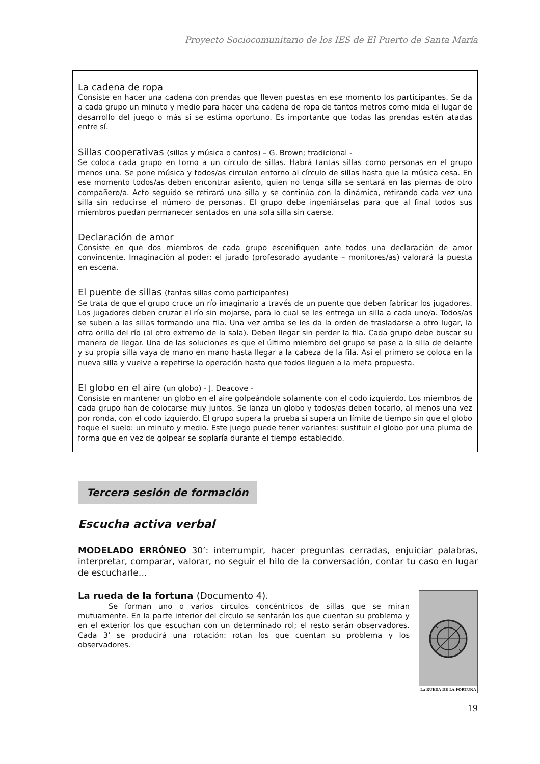Proyecto Sociocomunitario de los IES de El Puerto de Santa María
La cadena de ropa
Consiste en hacer una cadena con prendas que lleven puestas en ese momento los participantes. Se da a cada grupo un minuto y medio para hacer una cadena de ropa de tantos metros como mida el lugar de desarrollo del juego o más si se estima oportuno. Es importante que todas las prendas estén atadas entre sí.
Sillas cooperativas (sillas y música o cantos) – G. Brown; tradicional -
Se coloca cada grupo en torno a un círculo de sillas. Habrá tantas sillas como personas en el grupo menos una. Se pone música y todos/as circulan entorno al círculo de sillas hasta que la música cesa. En ese momento todos/as deben encontrar asiento, quien no tenga silla se sentará en las piernas de otro compañero/a. Acto seguido se retirará una silla y se continúa con la dinámica, retirando cada vez una silla sin reducirse el número de personas. El grupo debe ingeniárselas para que al final todos sus miembros puedan permanecer sentados en una sola silla sin caerse.
Declaración de amor
Consiste en que dos miembros de cada grupo escenifiquen ante todos una declaración de amor convincente. Imaginación al poder; el jurado (profesorado ayudante – monitores/as) valorará la puesta en escena.
El puente de sillas (tantas sillas como participantes)
Se trata de que el grupo cruce un río imaginario a través de un puente que deben fabricar los jugadores. Los jugadores deben cruzar el río sin mojarse, para lo cual se les entrega un silla a cada uno/a. Todos/as se suben a las sillas formando una fila. Una vez arriba se les da la orden de trasladarse a otro lugar, la otra orilla del río (al otro extremo de la sala). Deben llegar sin perder la fila. Cada grupo debe buscar su manera de llegar. Una de las soluciones es que el último miembro del grupo se pase a la silla de delante y su propia silla vaya de mano en mano hasta llegar a la cabeza de la fila. Así el primero se coloca en la nueva silla y vuelve a repetirse la operación hasta que todos lleguen a la meta propuesta.
El globo en el aire (un globo) - J. Deacove -
Consiste en mantener un globo en el aire golpeándole solamente con el codo izquierdo. Los miembros de cada grupo han de colocarse muy juntos. Se lanza un globo y todos/as deben tocarlo, al menos una vez por ronda, con el codo izquierdo. El grupo supera la prueba si supera un límite de tiempo sin que el globo toque el suelo: un minuto y medio. Este juego puede tener variantes: sustituir el globo por una pluma de forma que en vez de golpear se soplaría durante el tiempo establecido.
Tercera sesión de formación
Escucha activa verbal
MODELADO ERRÓNEO 30’: interrumpir, hacer preguntas cerradas, enjuiciar palabras, interpretar, comparar, valorar, no seguir el hilo de la conversación, contar tu caso en lugar de escucharle…
La rueda de la fortuna (Documento 4).
Se forman uno o varios círculos concéntricos de sillas que se miran mutuamente. En la parte interior del círculo se sentarán los que cuentan su problema y en el exterior los que escuchan con un determinado rol; el resto serán observadores. Cada 3’ se producirá una rotación: rotan los que cuentan su problema y los observadores.
La RUEDA DE LA FORTUNA
19